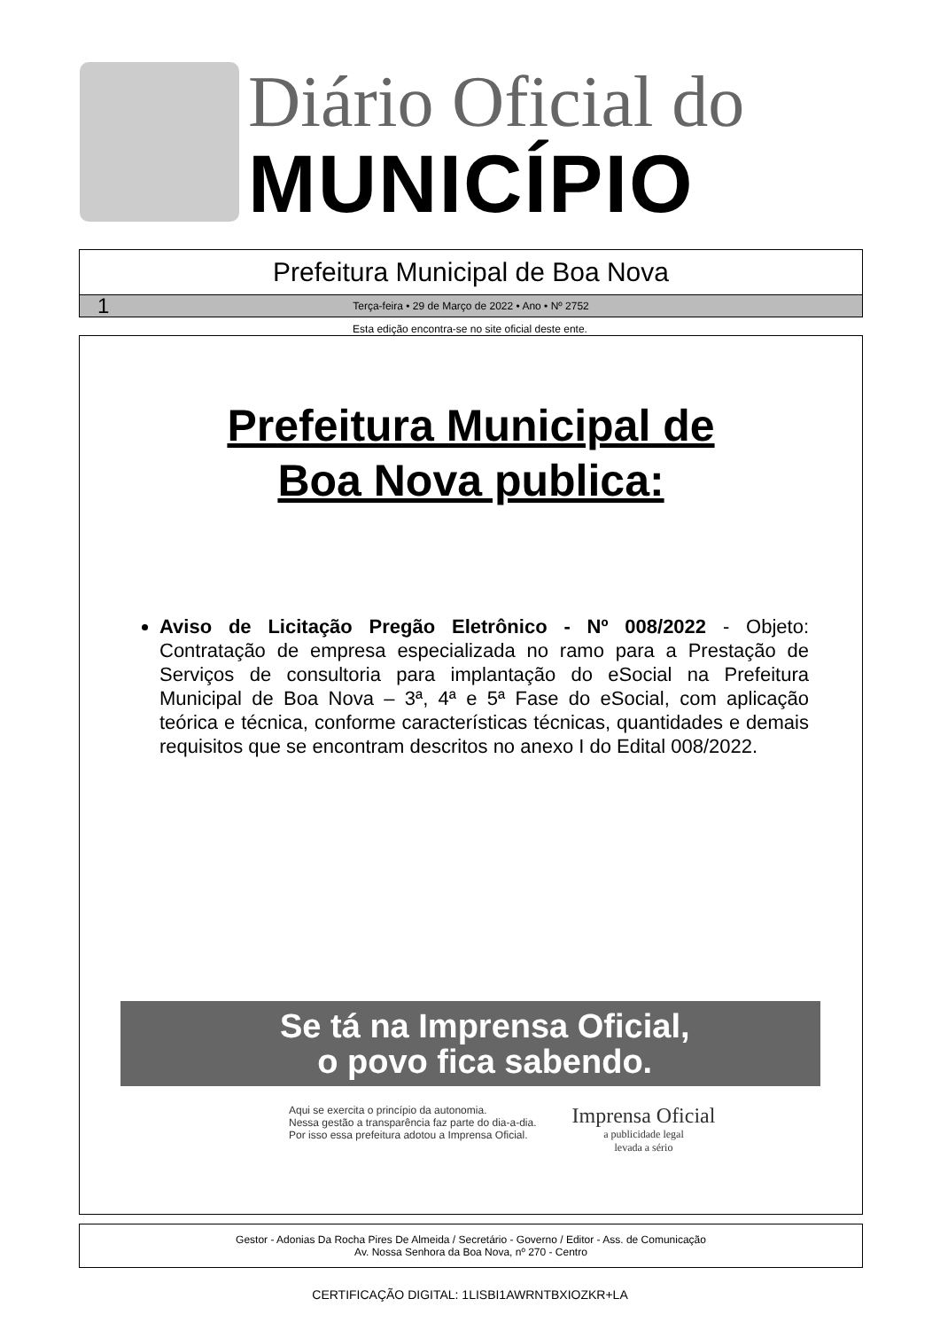Diário Oficial do
MUNICÍPIO
Prefeitura Municipal de Boa Nova
1 Terça-feira • 29 de Março de 2022 • Ano • Nº 2752
Esta edição encontra-se no site oficial deste ente.
Prefeitura Municipal de
Boa Nova publica:
Aviso de Licitação Pregão Eletrônico - Nº 008/2022 - Objeto: Contratação de empresa especializada no ramo para a Prestação de Serviços de consultoria para implantação do eSocial na Prefeitura Municipal de Boa Nova – 3ª, 4ª e 5ª Fase do eSocial, com aplicação teórica e técnica, conforme características técnicas, quantidades e demais requisitos que se encontram descritos no anexo I do Edital 008/2022.
Se tá na Imprensa Oficial,
o povo fica sabendo.
Aqui se exercita o princípio da autonomia.
Nessa gestão a transparência faz parte do dia-a-dia.
Por isso essa prefeitura adotou a Imprensa Oficial.
Imprensa Oficial
a publicidade legal
levada a sério
Gestor - Adonias Da Rocha Pires De Almeida / Secretário - Governo / Editor - Ass. de Comunicação
Av. Nossa Senhora da Boa Nova, nº 270 - Centro
CERTIFICAÇÃO DIGITAL: 1LISBI1AWRNTBXIOZKR+LA